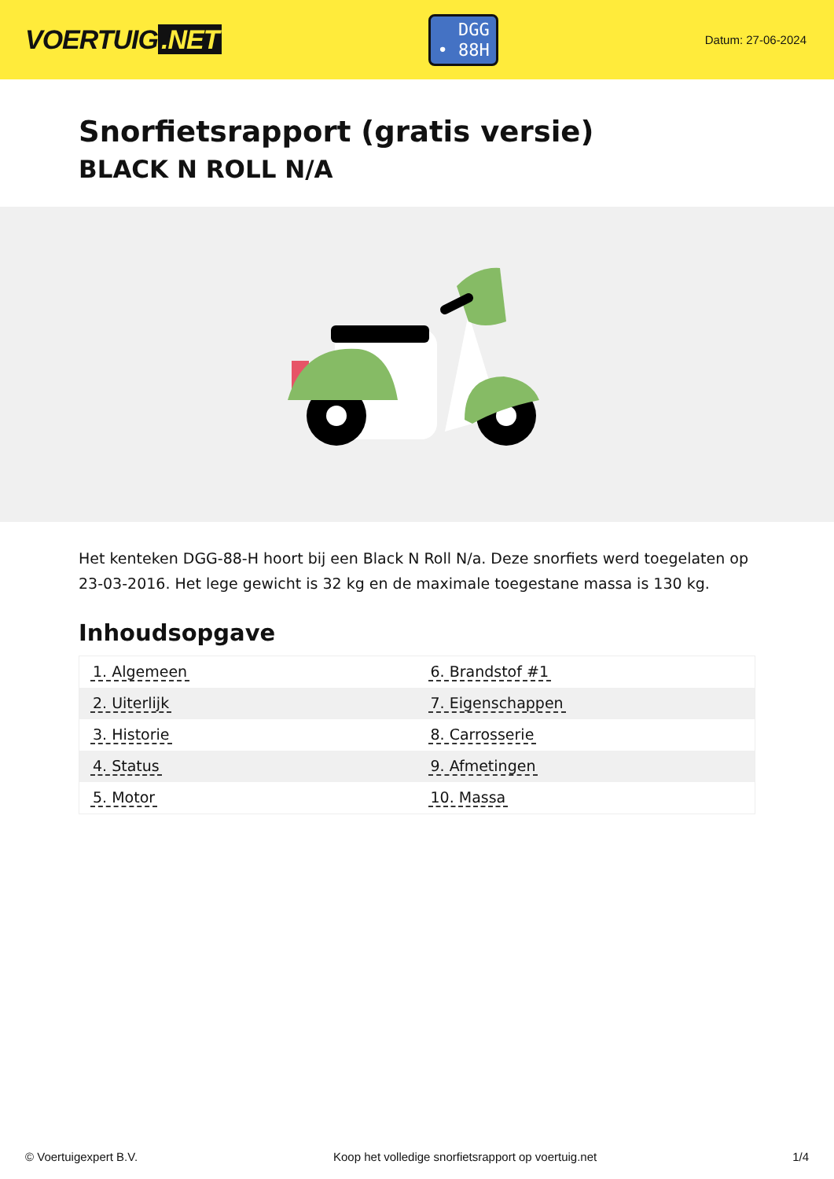VOERTUIG.NET
DGG
• 88H
Datum: 27-06-2024
Snorfietsrapport (gratis versie)
BLACK N ROLL N/A
Het kenteken DGG-88-H hoort bij een Black N Roll N/a. Deze snorfiets werd toegelaten op 23-03-2016. Het lege gewicht is 32 kg en de maximale toegestane massa is 130 kg.
Inhoudsopgave
| 1. Algemeen | 6. Brandstof #1 |
| 2. Uiterlijk | 7. Eigenschappen |
| 3. Historie | 8. Carrosserie |
| 4. Status | 9. Afmetingen |
| 5. Motor | 10. Massa |
© Voertuigexpert B.V. Koop het volledige snorfietsrapport op voertuig.net 1/4